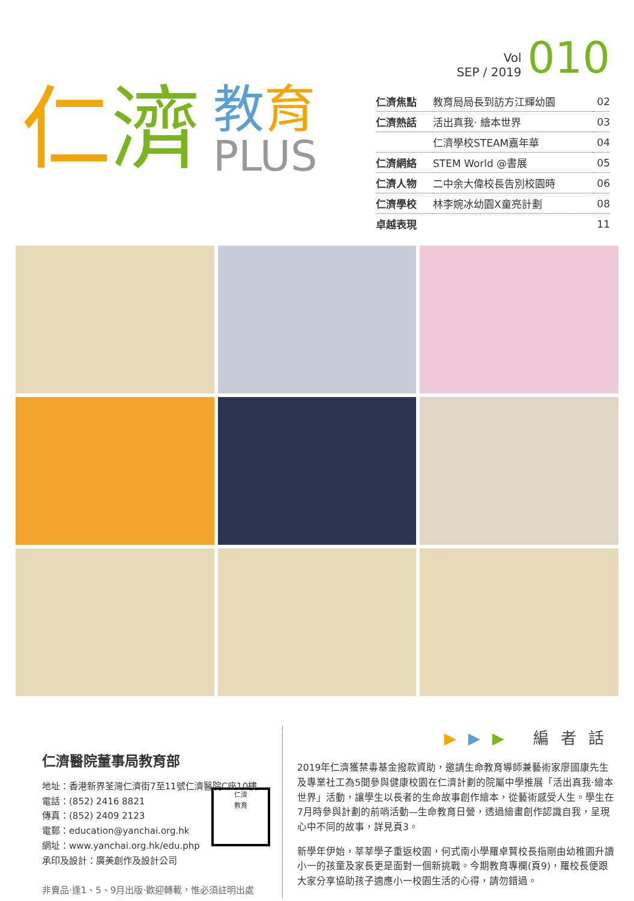仁 濟
教育
PLUS
Vol
SEP / 2019
010
| 仁濟焦點 | 教育局局長到訪方江輝幼園 | 02 |
| 仁濟熱話 | 活出真我‧ 繪本世界 | 03 |
| | 仁濟學校STEAM嘉年華 | 04 |
| 仁濟網絡 | STEM World @書展 | 05 |
| 仁濟人物 | 二中余大偉校長告別校園時 | 06 |
| 仁濟學校 | 林李婉冰幼園X童亮計劃 | 08 |
| 卓越表現 | | 11 |
仁濟醫院董事局教育部
地址：香港新界荃灣仁濟街7至11號仁濟醫院C座10樓
電話：(852) 2416 8821
傳真：(852) 2409 2123
電郵：education@yanchai.org.hk
仁濟
教育
網址：www.yanchai.org.hk/edu.php
承印及設計：廣美創作及設計公司
非賣品‧逢1、5、9月出版‧歡迎轉載，惟必須註明出處
▶▶▶ 編者話
2019年仁濟獲禁毒基金撥款資助，邀請生命教育導師兼藝術家廖國康先生及專業社工為5間參與健康校園在仁濟計劃的院屬中學推展「活出真我‧繪本世界」活動，讓學生以長者的生命故事創作繪本，從藝術感受人生。學生在7月時參與計劃的前哨活動—生命教育日營，透過繪畫創作認識自我，呈現心中不同的故事，詳見頁3。
新學年伊始，莘莘學子重返校園，何式南小學羅卓賢校長指剛由幼稚園升讀小一的孩童及家長更是面對一個新挑戰。今期教育專欄(頁9)，羅校長便跟大家分享協助孩子適應小一校園生活的心得，請勿錯過。